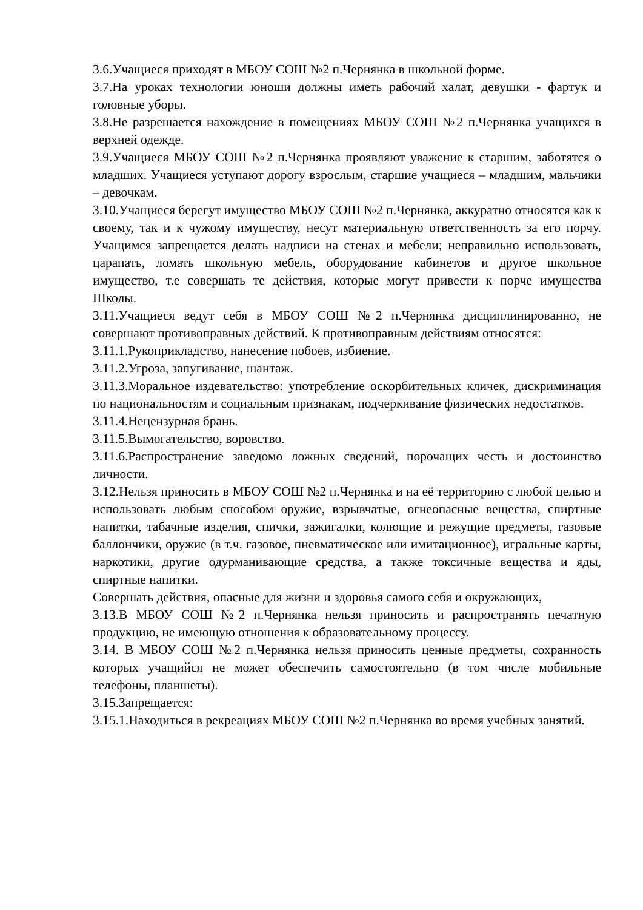3.6.Учащиеся приходят в МБОУ СОШ №2 п.Чернянка в школьной форме.
3.7.На уроках технологии юноши должны иметь рабочий халат, девушки - фартук и головные уборы.
3.8.Не разрешается нахождение в помещениях МБОУ СОШ №2 п.Чернянка учащихся в верхней одежде.
3.9.Учащиеся МБОУ СОШ №2 п.Чернянка проявляют уважение к старшим, заботятся о младших. Учащиеся уступают дорогу взрослым, старшие учащиеся – младшим, мальчики – девочкам.
3.10.Учащиеся берегут имущество МБОУ СОШ №2 п.Чернянка, аккуратно относятся как к своему, так и к чужому имуществу, несут материальную ответственность за его порчу. Учащимся запрещается делать надписи на стенах и мебели; неправильно использовать, царапать, ломать школьную мебель, оборудование кабинетов и другое школьное имущество, т.е совершать те действия, которые могут привести к порче имущества Школы.
3.11.Учащиеся ведут себя в МБОУ СОШ №2 п.Чернянка дисциплинированно, не совершают противоправных действий. К противоправным действиям относятся:
3.11.1.Рукоприкладство, нанесение побоев, избиение.
3.11.2.Угроза, запугивание, шантаж.
3.11.3.Моральное издевательство: употребление оскорбительных кличек, дискриминация по национальностям и социальным признакам, подчеркивание физических недостатков.
3.11.4.Нецензурная брань.
3.11.5.Вымогательство, воровство.
3.11.6.Распространение заведомо ложных сведений, порочащих честь и достоинство личности.
3.12.Нельзя приносить в МБОУ СОШ №2 п.Чернянка и на её территорию с любой целью и использовать любым способом оружие, взрывчатые, огнеопасные вещества, спиртные напитки, табачные изделия, спички, зажигалки, колющие и режущие предметы, газовые баллончики, оружие (в т.ч. газовое, пневматическое или имитационное), игральные карты, наркотики, другие одурманивающие средства, а также токсичные вещества и яды, спиртные напитки.
Совершать действия, опасные для жизни и здоровья самого себя и окружающих,
3.13.В МБОУ СОШ №2 п.Чернянка нельзя приносить и распространять печатную продукцию, не имеющую отношения к образовательному процессу.
3.14. В МБОУ СОШ №2 п.Чернянка нельзя приносить ценные предметы, сохранность которых учащийся не может обеспечить самостоятельно (в том числе мобильные телефоны, планшеты).
3.15.Запрещается:
3.15.1.Находиться в рекреациях МБОУ СОШ №2 п.Чернянка во время учебных занятий.